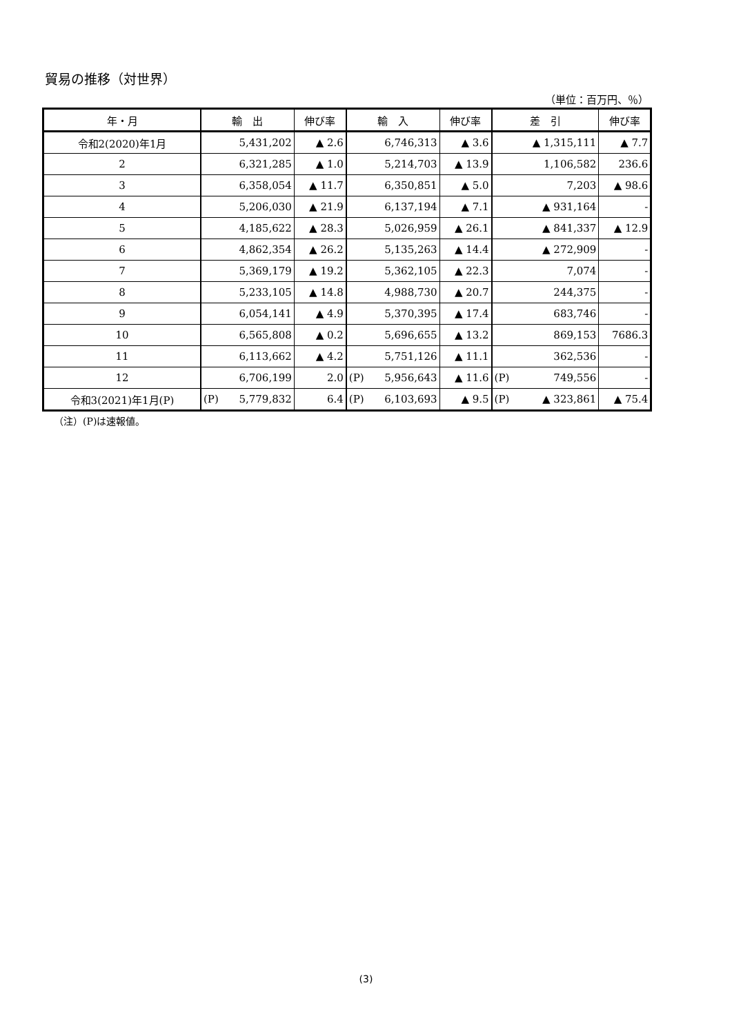貿易の推移（対世界）
（単位：百万円、％）
| 年・月 | 輸 出 | | 伸び率 | 輸 入 | | 伸び率 | 差 引 | | 伸び率 |
| --- | --- | --- | --- | --- | --- | --- | --- | --- | --- |
| 令和2(2020)年1月 | | 5,431,202 | ▲ 2.6 | | 6,746,313 | ▲ 3.6 | | ▲ 1,315,111 | ▲ 7.7 |
| 2 | | 6,321,285 | ▲ 1.0 | | 5,214,703 | ▲ 13.9 | | 1,106,582 | 236.6 |
| 3 | | 6,358,054 | ▲ 11.7 | | 6,350,851 | ▲ 5.0 | | 7,203 | ▲ 98.6 |
| 4 | | 5,206,030 | ▲ 21.9 | | 6,137,194 | ▲ 7.1 | | ▲ 931,164 | - |
| 5 | | 4,185,622 | ▲ 28.3 | | 5,026,959 | ▲ 26.1 | | ▲ 841,337 | ▲ 12.9 |
| 6 | | 4,862,354 | ▲ 26.2 | | 5,135,263 | ▲ 14.4 | | ▲ 272,909 | - |
| 7 | | 5,369,179 | ▲ 19.2 | | 5,362,105 | ▲ 22.3 | | 7,074 | - |
| 8 | | 5,233,105 | ▲ 14.8 | | 4,988,730 | ▲ 20.7 | | 244,375 | - |
| 9 | | 6,054,141 | ▲ 4.9 | | 5,370,395 | ▲ 17.4 | | 683,746 | - |
| 10 | | 6,565,808 | ▲ 0.2 | | 5,696,655 | ▲ 13.2 | | 869,153 | 7686.3 |
| 11 | | 6,113,662 | ▲ 4.2 | | 5,751,126 | ▲ 11.1 | | 362,536 | - |
| 12 | | 6,706,199 | 2.0 | (P) | 5,956,643 | ▲ 11.6 | (P) | 749,556 | - |
| 令和3(2021)年1月(P) | (P) | 5,779,832 | 6.4 | (P) | 6,103,693 | ▲ 9.5 | (P) | ▲ 323,861 | ▲ 75.4 |
（注）(P)は速報値。
(3)